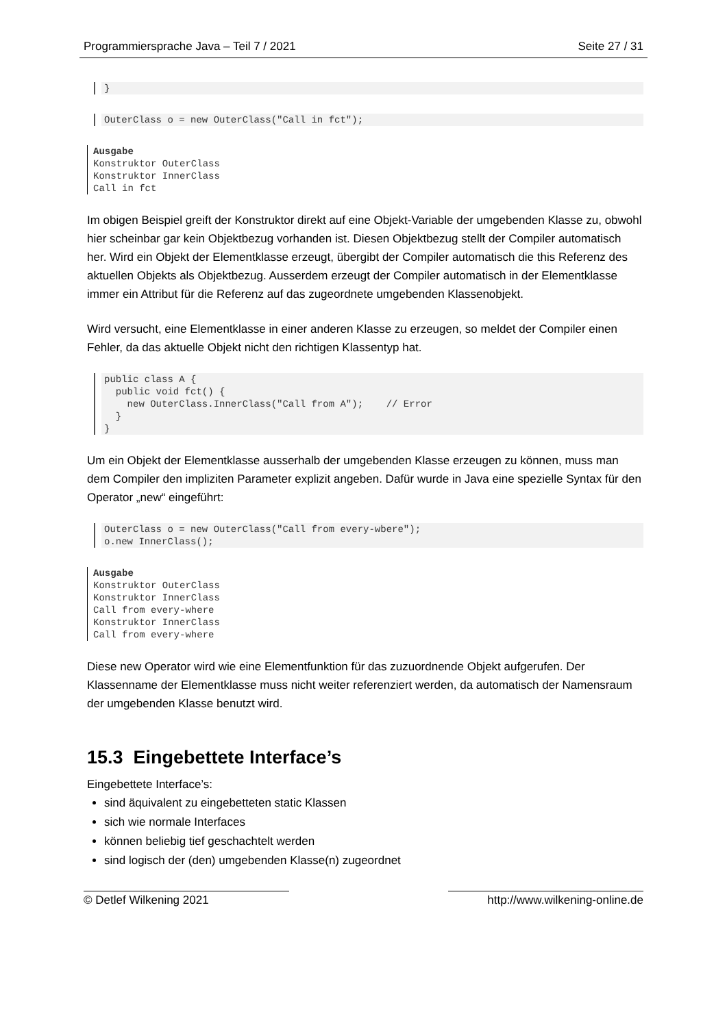Programmiersprache Java – Teil 7 / 2021 Seite 27 / 31
}
OuterClass o = new OuterClass("Call in fct");
Ausgabe Konstruktor OuterClass Konstruktor InnerClass Call in fct
Im obigen Beispiel greift der Konstruktor direkt auf eine Objekt-Variable der umgebenden Klasse zu, obwohl hier scheinbar gar kein Objektbezug vorhanden ist. Diesen Objektbezug stellt der Compiler automatisch her. Wird ein Objekt der Elementklasse erzeugt, übergibt der Compiler automatisch die this Referenz des aktuellen Objekts als Objektbezug. Ausserdem erzeugt der Compiler automatisch in der Elementklasse immer ein Attribut für die Referenz auf das zugeordnete umgebenden Klassenobjekt.
Wird versucht, eine Elementklasse in einer anderen Klasse zu erzeugen, so meldet der Compiler einen Fehler, da das aktuelle Objekt nicht den richtigen Klassentyp hat.
public class A {
  public void fct() {
    new OuterClass.InnerClass("Call from A");    // Error
  }
}
Um ein Objekt der Elementklasse ausserhalb der umgebenden Klasse erzeugen zu können, muss man dem Compiler den impliziten Parameter explizit angeben. Dafür wurde in Java eine spezielle Syntax für den Operator „new“ eingeführt:
OuterClass o = new OuterClass("Call from every-wbere");
o.new InnerClass();
Ausgabe Konstruktor OuterClass Konstruktor InnerClass Call from every-where Konstruktor InnerClass Call from every-where
Diese new Operator wird wie eine Elementfunktion für das zuzuordnende Objekt aufgerufen. Der Klassenname der Elementklasse muss nicht weiter referenziert werden, da automatisch der Namensraum der umgebenden Klasse benutzt wird.
15.3 Eingebettete Interface’s
Eingebettete Interface’s:
sind äquivalent zu eingebetteten static Klassen
sich wie normale Interfaces
können beliebig tief geschachtelt werden
sind logisch der (den) umgebenden Klasse(n) zugeordnet
© Detlef Wilkening 2021 http://www.wilkening-online.de